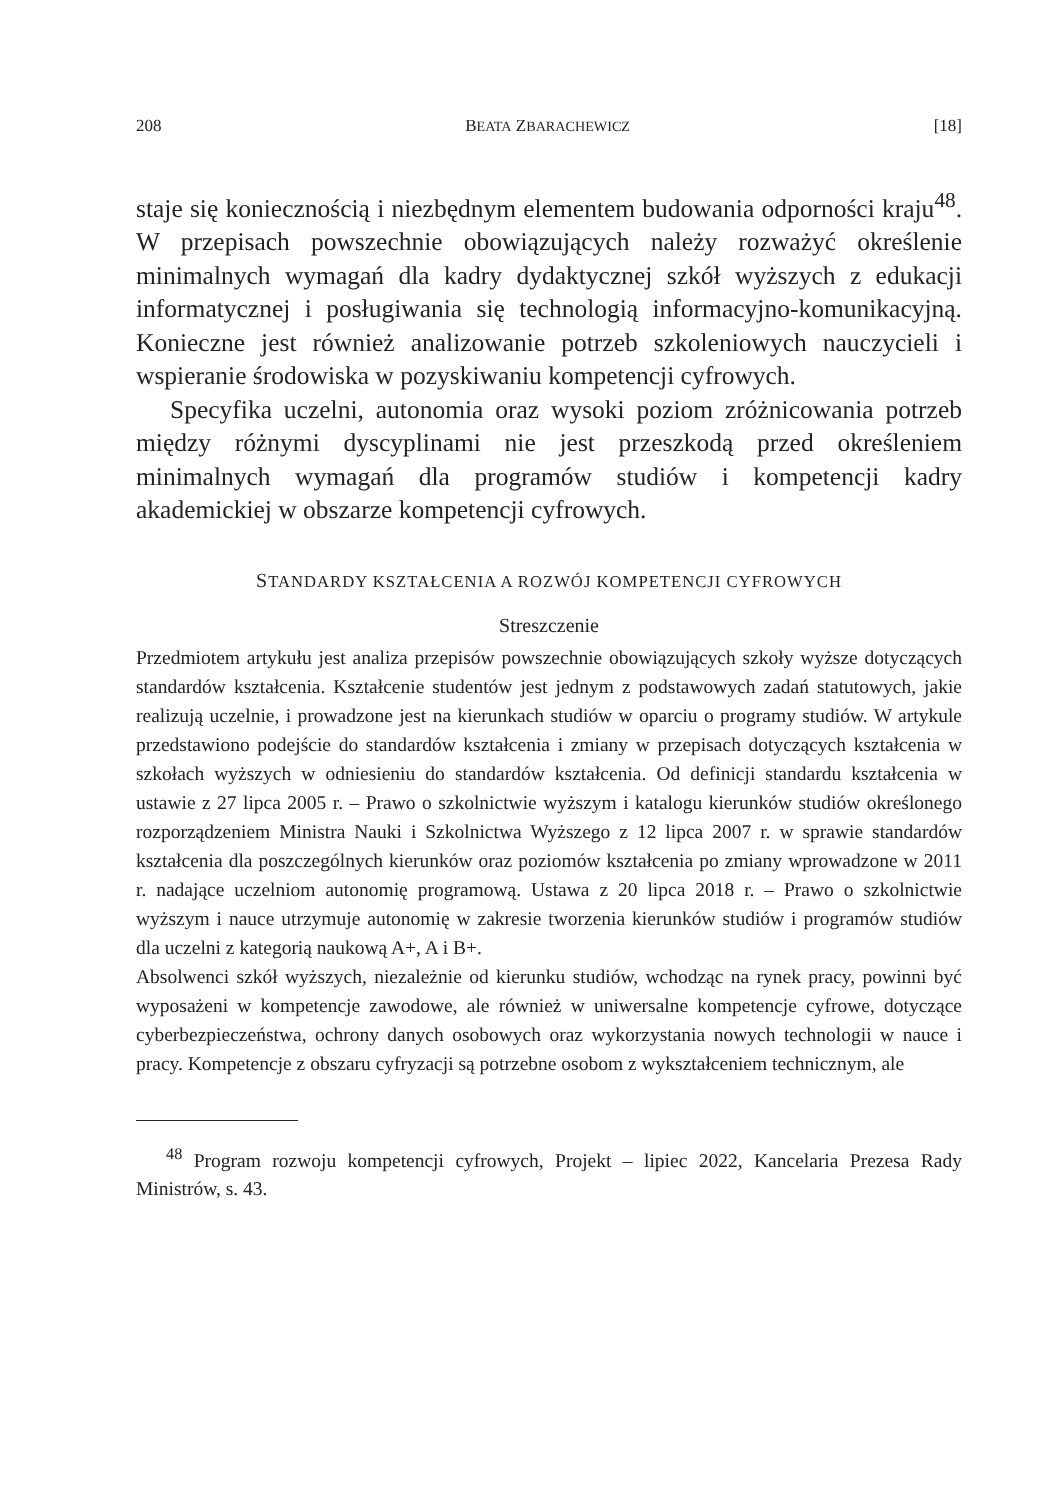208 BEATA ZBARACHEWICZ [18]
staje się koniecznością i niezbędnym elementem budowania odporności kraju<sup>48</sup>. W przepisach powszechnie obowiązujących należy rozważyć określenie minimalnych wymagań dla kadry dydaktycznej szkół wyższych z edukacji informatycznej i posługiwania się technologią informacyjno-komunikacyjną. Konieczne jest również analizowanie potrzeb szkoleniowych nauczycieli i wspieranie środowiska w pozyskiwaniu kompetencji cyfrowych.
Specyfika uczelni, autonomia oraz wysoki poziom zróżnicowania potrzeb między różnymi dyscyplinami nie jest przeszkodą przed określeniem minimalnych wymagań dla programów studiów i kompetencji kadry akademickiej w obszarze kompetencji cyfrowych.
STANDARDY KSZTAŁCENIA A ROZWÓJ KOMPETENCJI CYFROWYCH
Streszczenie
Przedmiotem artykułu jest analiza przepisów powszechnie obowiązujących szkoły wyższe dotyczących standardów kształcenia. Kształcenie studentów jest jednym z podstawowych zadań statutowych, jakie realizują uczelnie, i prowadzone jest na kierunkach studiów w oparciu o programy studiów. W artykule przedstawiono podejście do standardów kształcenia i zmiany w przepisach dotyczących kształcenia w szkołach wyższych w odniesieniu do standardów kształcenia. Od definicji standardu kształcenia w ustawie z 27 lipca 2005 r. – Prawo o szkolnictwie wyższym i katalogu kierunków studiów określonego rozporządzeniem Ministra Nauki i Szkolnictwa Wyższego z 12 lipca 2007 r. w sprawie standardów kształcenia dla poszczególnych kierunków oraz poziomów kształcenia po zmiany wprowadzone w 2011 r. nadające uczelniom autonomię programową. Ustawa z 20 lipca 2018 r. – Prawo o szkolnictwie wyższym i nauce utrzymuje autonomię w zakresie tworzenia kierunków studiów i programów studiów dla uczelni z kategorią naukową A+, A i B+.
Absolwenci szkół wyższych, niezależnie od kierunku studiów, wchodząc na rynek pracy, powinni być wyposażeni w kompetencje zawodowe, ale również w uniwersalne kompetencje cyfrowe, dotyczące cyberbezpieczeństwa, ochrony danych osobowych oraz wykorzystania nowych technologii w nauce i pracy. Kompetencje z obszaru cyfryzacji są potrzebne osobom z wykształceniem technicznym, ale
<sup>48</sup> Program rozwoju kompetencji cyfrowych, Projekt – lipiec 2022, Kancelaria Prezesa Rady Ministrów, s. 43.